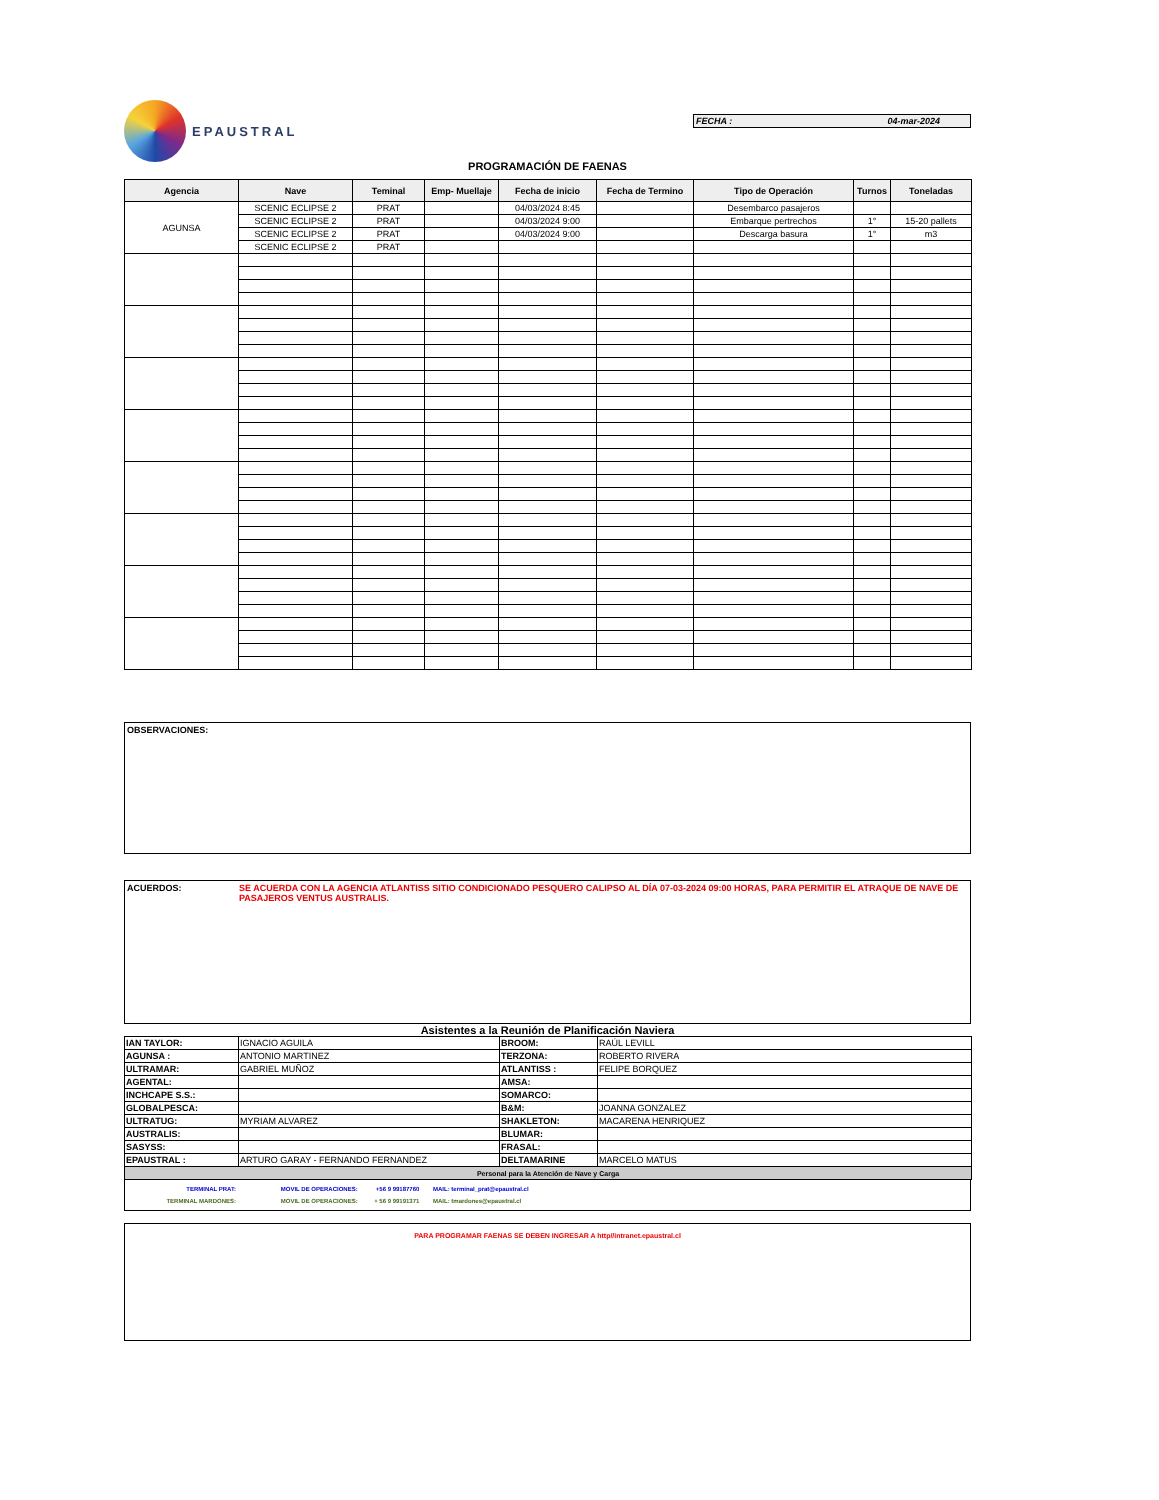EPAUSTRAL
FECHA : 04-mar-2024
PROGRAMACIÓN DE FAENAS
| Agencia | Nave | Teminal | Emp- Muellaje | Fecha de inicio | Fecha de Termino | Tipo de Operación | Turnos | Toneladas |
| --- | --- | --- | --- | --- | --- | --- | --- | --- |
| AGUNSA | SCENIC ECLIPSE 2 | PRAT | | 04/03/2024 8:45 | | Desembarco pasajeros | | |
| | SCENIC ECLIPSE 2 | PRAT | | 04/03/2024 9:00 | | Embarque pertrechos | 1° | 15-20 pallets |
| | SCENIC ECLIPSE 2 | PRAT | | 04/03/2024 9:00 | | Descarga basura | 1° | m3 |
| | SCENIC ECLIPSE 2 | PRAT | | | | | | |
OBSERVACIONES:
ACUERDOS: SE ACUERDA CON LA AGENCIA ATLANTISS SITIO CONDICIONADO PESQUERO CALIPSO AL DÍA 07-03-2024 09:00 HORAS, PARA PERMITIR EL ATRAQUE DE NAVE DE PASAJEROS VENTUS AUSTRALIS.
Asistentes a la Reunión de Planificación Naviera
| IAN TAYLOR: | IGNACIO AGUILA | BROOM: | RAÚL LEVILL |
| AGUNSA : | ANTONIO MARTINEZ | TERZONA: | ROBERTO RIVERA |
| ULTRAMAR: | GABRIEL MUÑOZ | ATLANTISS : | FELIPE BORQUEZ |
| AGENTAL: | | AMSA: | |
| INCHCAPE S.S.: | | SOMARCO: | |
| GLOBALPESCA: | | B&M: | JOANNA GONZALEZ |
| ULTRATUG: | MYRIAM ALVAREZ | SHAKLETON: | MACARENA HENRIQUEZ |
| AUSTRALIS: | | BLUMAR: | |
| SASYSS: | | FRASAL: | |
| EPAUSTRAL : | ARTURO GARAY - FERNANDO FERNANDEZ | DELTAMARINE | MARCELO MATUS |
| Personal para la Atención de Nave y Carga | | | |
TERMINAL PRAT: MOVIL DE OPERACIONES: +56 9 99187760 MAIL: terminal_prat@epaustral.cl
TERMINAL MARDONES: MOVIL DE OPERACIONES: + 56 9 99191371 MAIL: tmardones@epaustral.cl
PARA PROGRAMAR FAENAS SE DEBEN INGRESAR A http//intranet.epaustral.cl